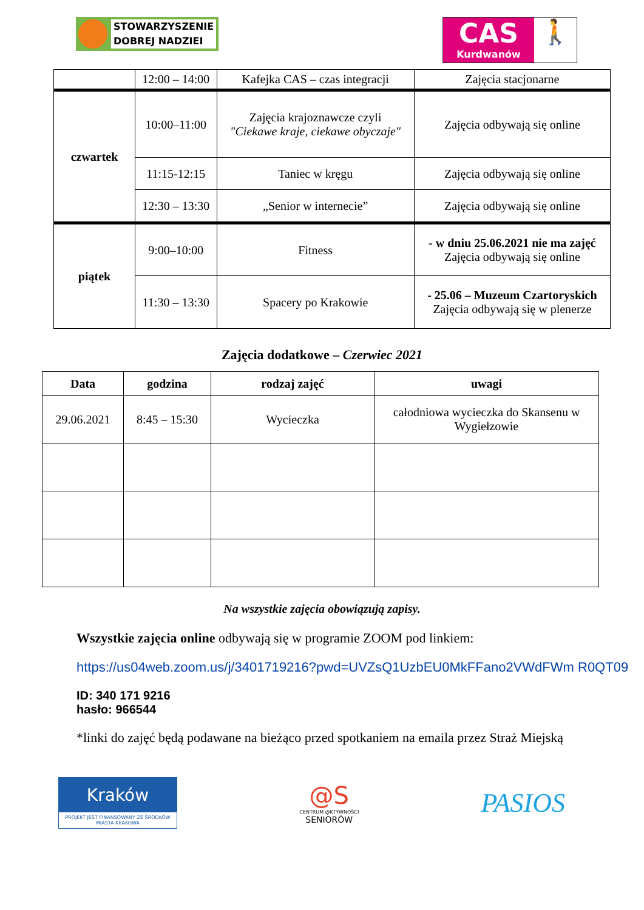STOWARZYSZENIE
DOBREJ NADZIEI
CAS
Kurdwanów
🚶
| | 12:00 – 14:00 | Kafejka CAS – czas integracji | Zajęcia stacjonarne |
| czwartek | 10:00–11:00 | Zajęcia krajoznawcze czyli "Ciekawe kraje, ciekawe obyczaje" | Zajęcia odbywają się online |
| | 11:15-12:15 | Taniec w kręgu | Zajęcia odbywają się online |
| | 12:30 – 13:30 | „Senior w internecie” | Zajęcia odbywają się online |
| piątek | 9:00–10:00 | Fitness | - w dniu 25.06.2021 nie ma zajęć Zajęcia odbywają się online |
| | 11:30 – 13:30 | Spacery po Krakowie | - 25.06 – Muzeum Czartoryskich Zajęcia odbywają się w plenerze |
Zajęcia dodatkowe – Czerwiec 2021
| Data | godzina | rodzaj zajęć | uwagi |
| --- | --- | --- | --- |
| 29.06.2021 | 8:45 – 15:30 | Wycieczka | całodniowa wycieczka do Skansenu w Wygiełzowie |
Na wszystkie zajęcia obowiązują zapisy.
Wszystkie zajęcia online odbywają się w programie ZOOM pod linkiem:
https://us04web.zoom.us/j/3401719216?pwd=UVZsQ1UzbEU0MkFFano2VWdFWm R0QT09
ID: 340 171 9216
hasło: 966544
*linki do zajęć będą podawane na bieżąco przed spotkaniem na emaila przez Straż Miejską
Kraków
PROJEKT JEST FINANSOWANY ZE ŚRODKÓW MIASTA KRAKOWA
@S
CENTRUM @KTYWNOŚCI
SENIORÓW
PASIOS